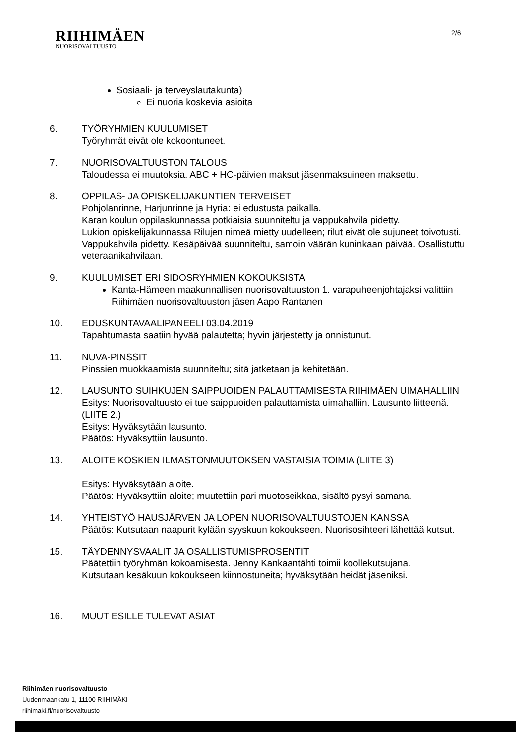RIIHIMÄEN
NUORISOVALTUUSTO
2/6
Sosiaali- ja terveyslautakunta)
Ei nuoria koskevia asioita
6. TYÖRYHMIEN KUULUMISET
Työryhmät eivät ole kokoontuneet.
7. NUORISOVALTUUSTON TALOUS
Taloudessa ei muutoksia. ABC + HC-päivien maksut jäsenmaksuineen maksettu.
8. OPPILAS- JA OPISKELIJAKUNTIEN TERVEISET
Pohjolanrinne, Harjunrinne ja Hyria: ei edustusta paikalla.
Karan koulun oppilaskunnassa potkiaisia suunniteltu ja vappukahvila pidetty.
Lukion opiskelijakunnassa Rilujen nimeä mietty uudelleen; rilut eivät ole sujuneet toivotusti. Vappukahvila pidetty. Kesäpäivää suunniteltu, samoin väärän kuninkaan päivää. Osallistuttu veteraanikahvilaan.
9. KUULUMISET ERI SIDOSRYHMIEN KOKOUKSISTA
Kanta-Hämeen maakunnallisen nuorisovaltuuston 1. varapuheenjohtajaksi valittiin Riihimäen nuorisovaltuuston jäsen Aapo Rantanen
10. EDUSKUNTAVAALIPANEELI 03.04.2019
Tapahtumasta saatiin hyvää palautetta; hyvin järjestetty ja onnistunut.
11. NUVA-PINSSIT
Pinssien muokkaamista suunniteltu; sitä jatketaan ja kehitetään.
12. LAUSUNTO SUIHKUJEN SAIPPUOIDEN PALAUTTAMISESTA RIIHIMÄEN UIMAHALLIIN
Esitys: Nuorisovaltuusto ei tue saippuoiden palauttamista uimahalliin. Lausunto liitteenä. (LIITE 2.)
Esitys: Hyväksytään lausunto.
Päätös: Hyväksyttiin lausunto.
13. ALOITE KOSKIEN ILMASTONMUUTOKSEN VASTAISIA TOIMIA (LIITE 3)
Esitys: Hyväksytään aloite.
Päätös: Hyväksyttiin aloite; muutettiin pari muotoseikkaa, sisältö pysyi samana.
14. YHTEISTYÖ HAUSJÄRVEN JA LOPEN NUORISOVALTUUSTOJEN KANSSA
Päätös: Kutsutaan naapurit kylään syyskuun kokoukseen. Nuorisosihteeri lähettää kutsut.
15. TÄYDENNYSVAALIT JA OSALLISTUMISPROSENTIT
Päätettiin työryhmän kokoamisesta. Jenny Kankaantähti toimii koollekutsujana.
Kutsutaan kesäkuun kokoukseen kiinnostuneita; hyväksytään heidät jäseniksi.
16. MUUT ESILLE TULEVAT ASIAT
Riihimäen nuorisovaltuusto
Uudenmaankatu 1, 11100 RIIHIMÄKI
riihimaki.fi/nuorisovaltuusto